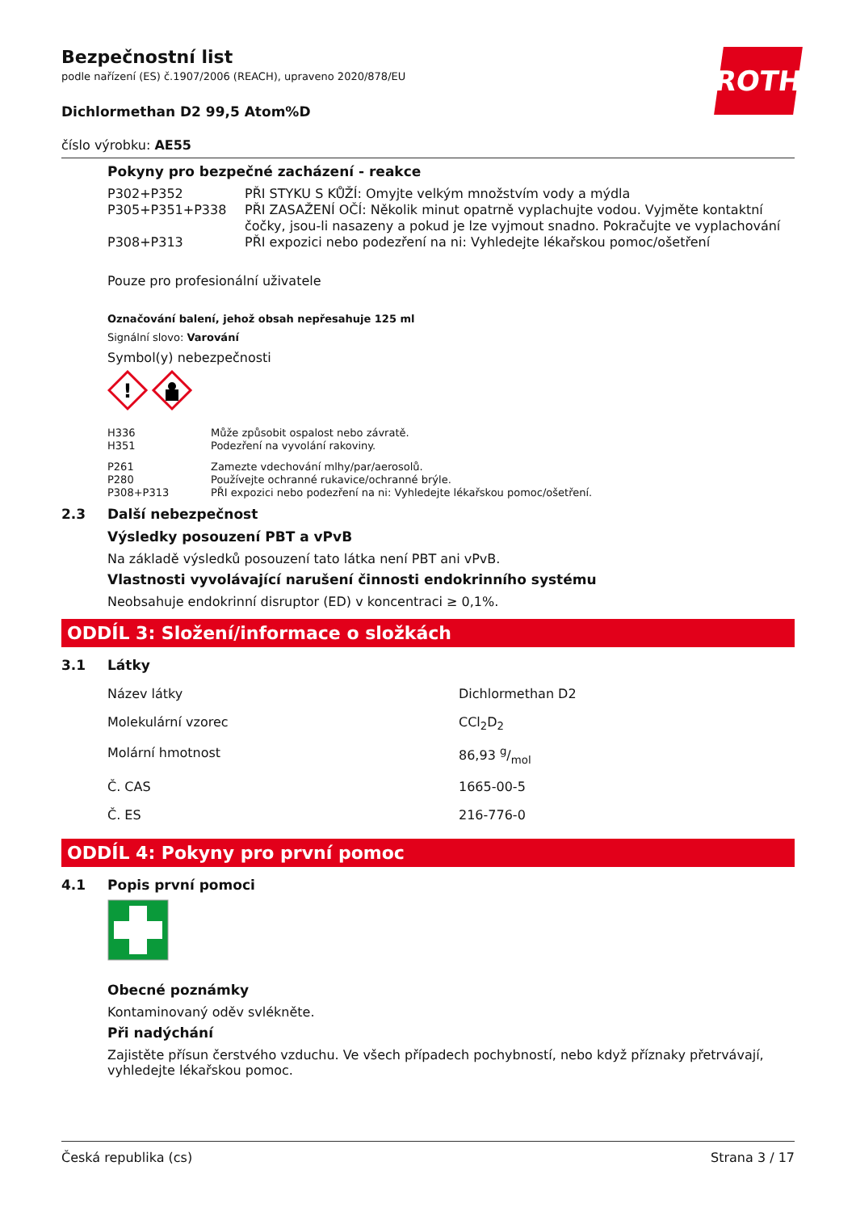ROTH
Bezpečnostní list
podle nařízení (ES) č.1907/2006 (REACH), upraveno 2020/878/EU
Dichlormethan D2 99,5 Atom%D
číslo výrobku: AE55
Pokyny pro bezpečné zacházení - reakce
| P302+P352 | PŘI STYKU S KŮŽÍ: Omyjte velkým množstvím vody a mýdla |
| P305+P351+P338 | PŘI ZASAŽENÍ OČÍ: Několik minut opatrně vyplachujte vodou. Vyjměte kontaktní čočky, jsou-li nasazeny a pokud je lze vyjmout snadno. Pokračujte ve vyplachování |
| P308+P313 | PŘI expozici nebo podezření na ni: Vyhledejte lékařskou pomoc/ošetření |
Pouze pro profesionální uživatele
Označování balení, jehož obsah nepřesahuje 125 ml
Signální slovo: Varování
Symbol(y) nebezpečnosti
!
| H336 | Může způsobit ospalost nebo závratě. |
| H351 | Podezření na vyvolání rakoviny. |
| P261 | Zamezte vdechování mlhy/par/aerosolů. |
| P280 | Používejte ochranné rukavice/ochranné brýle. |
| P308+P313 | PŘI expozici nebo podezření na ni: Vyhledejte lékařskou pomoc/ošetření. |
2.3 Další nebezpečnost
Výsledky posouzení PBT a vPvB
Na základě výsledků posouzení tato látka není PBT ani vPvB.
Vlastnosti vyvolávající narušení činnosti endokrinního systému
Neobsahuje endokrinní disruptor (ED) v koncentraci ≥ 0,1%.
ODDÍL 3: Složení/informace o složkách
3.1 Látky
| Název látky | Dichlormethan D2 |
| Molekulární vzorec | CCl<sub>2</sub>D<sub>2</sub> |
| Molární hmotnost | 86,93 g/mol |
| Č. CAS | 1665-00-5 |
| Č. ES | 216-776-0 |
ODDÍL 4: Pokyny pro první pomoc
4.1 Popis první pomoci
Obecné poznámky
Kontaminovaný oděv svlékněte.
Při nadýchání
Zajistěte přísun čerstvého vzduchu. Ve všech případech pochybností, nebo když příznaky přetrvávají, vyhledejte lékařskou pomoc.
Česká republika (cs) Strana 3 / 17